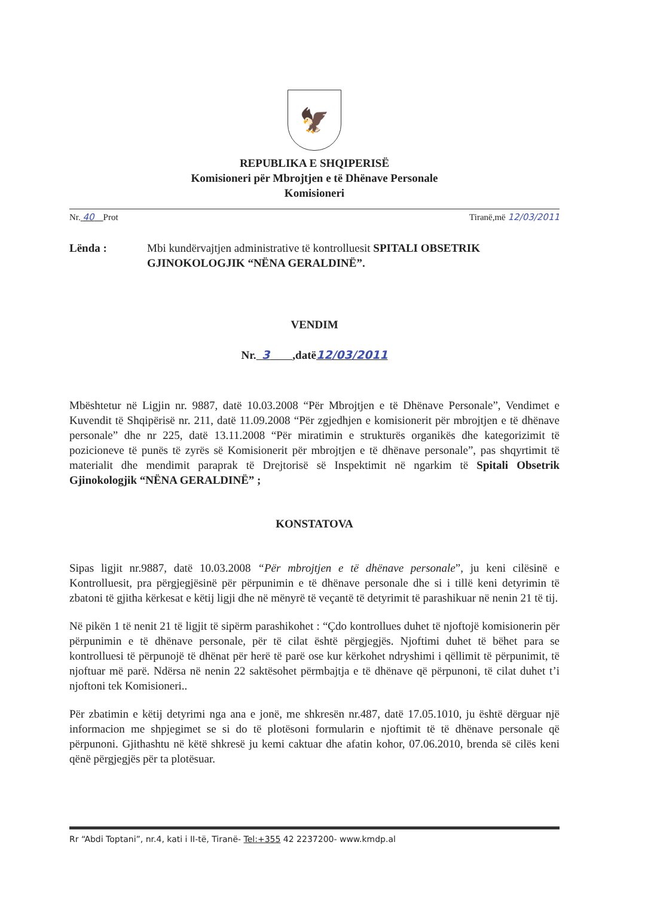🦅
REPUBLIKA E SHQIPERISË
Komisioneri për Mbrojtjen e të Dhënave Personale
Komisioneri
Nr. 40 Prot Tiranë,më 12/03/2011
Lënda : Mbi kundërvajtjen administrative të kontrolluesit SPITALI OBSETRIK GJINOKOLOGJIK “NËNA GERALDINË”.
VENDIM
Nr. 3 ,datë12/03/2011
Mbështetur në Ligjin nr. 9887, datë 10.03.2008 “Për Mbrojtjen e të Dhënave Personale”, Vendimet e Kuvendit të Shqipërisë nr. 211, datë 11.09.2008 “Për zgjedhjen e komisionerit për mbrojtjen e të dhënave personale” dhe nr 225, datë 13.11.2008 “Për miratimin e strukturës organikës dhe kategorizimit të pozicioneve të punës të zyrës së Komisionerit për mbrojtjen e të dhënave personale”, pas shqyrtimit të materialit dhe mendimit paraprak të Drejtorisë së Inspektimit në ngarkim të Spitali Obsetrik Gjinokologjik “NËNA GERALDINË” ;
KONSTATOVA
Sipas ligjit nr.9887, datë 10.03.2008 “Për mbrojtjen e të dhënave personale”, ju keni cilësinë e Kontrolluesit, pra përgjegjësinë për përpunimin e të dhënave personale dhe si i tillë keni detyrimin të zbatoni të gjitha kërkesat e këtij ligji dhe në mënyrë të veçantë të detyrimit të parashikuar në nenin 21 të tij.
Në pikën 1 të nenit 21 të ligjit të sipërm parashikohet : “Çdo kontrollues duhet të njoftojë komisionerin për përpunimin e të dhënave personale, për të cilat është përgjegjës. Njoftimi duhet të bëhet para se kontrolluesi të përpunojë të dhënat për herë të parë ose kur kërkohet ndryshimi i qëllimit të përpunimit, të njoftuar më parë. Ndërsa në nenin 22 saktësohet përmbajtja e të dhënave që përpunoni, të cilat duhet t’i njoftoni tek Komisioneri..
Për zbatimin e këtij detyrimi nga ana e jonë, me shkresën nr.487, datë 17.05.1010, ju është dërguar një informacion me shpjegimet se si do të plotësoni formularin e njoftimit të të dhënave personale që përpunoni. Gjithashtu në këtë shkresë ju kemi caktuar dhe afatin kohor, 07.06.2010, brenda së cilës keni qënë përgjegjës për ta plotësuar.
Rr “Abdi Toptani”, nr.4, kati i II-të, Tiranë- Tel:+355 42 2237200- www.kmdp.al